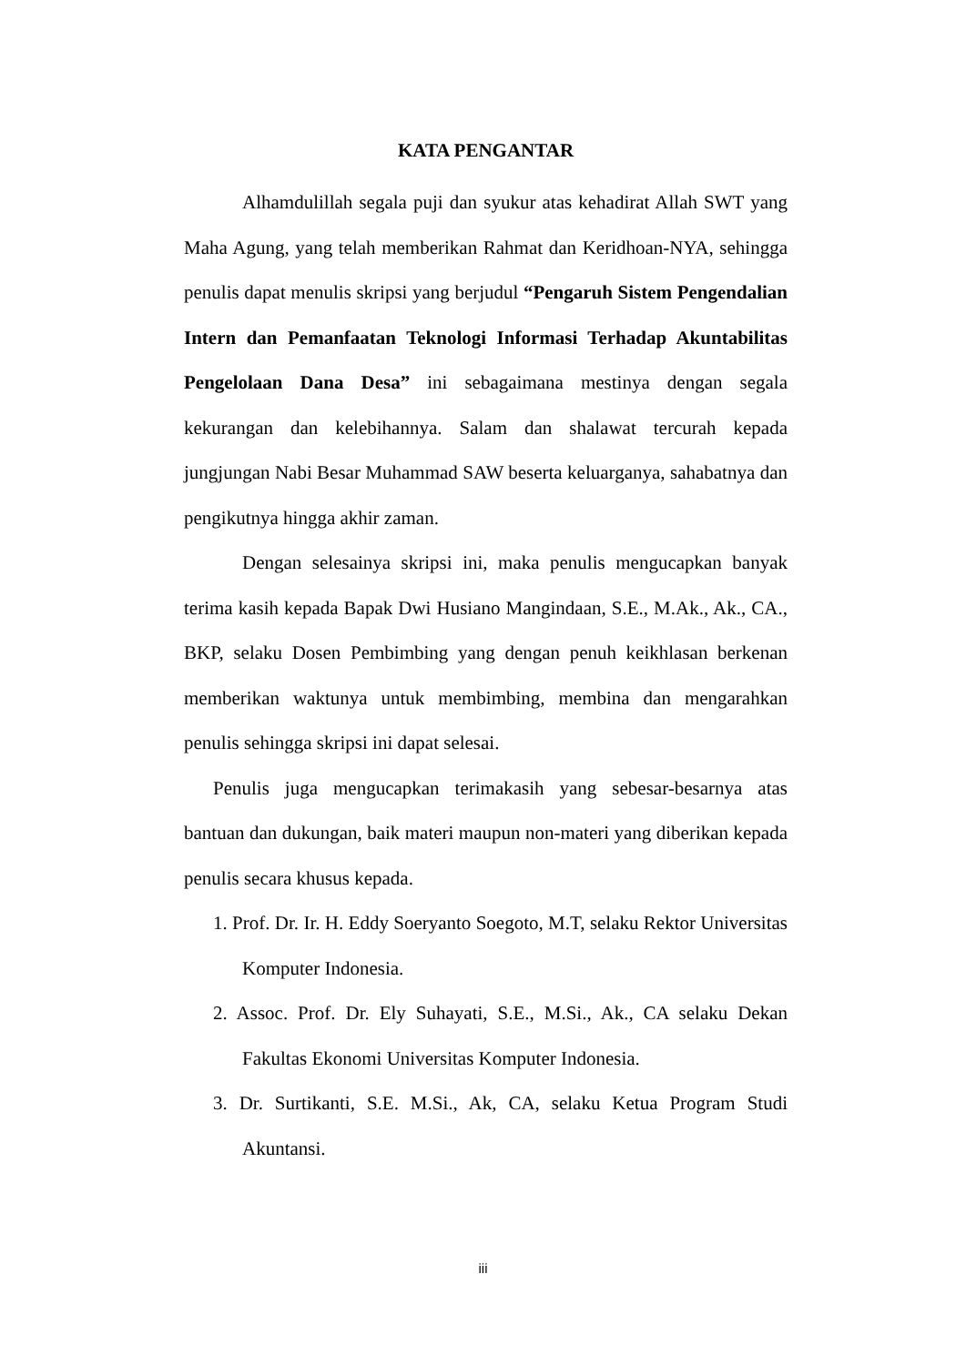KATA PENGANTAR
Alhamdulillah segala puji dan syukur atas kehadirat Allah SWT yang Maha Agung, yang telah memberikan Rahmat dan Keridhoan-NYA, sehingga penulis dapat menulis skripsi yang berjudul “Pengaruh Sistem Pengendalian Intern dan Pemanfaatan Teknologi Informasi Terhadap Akuntabilitas Pengelolaan Dana Desa” ini sebagaimana mestinya dengan segala kekurangan dan kelebihannya. Salam dan shalawat tercurah kepada jungjungan Nabi Besar Muhammad SAW beserta keluarganya, sahabatnya dan pengikutnya hingga akhir zaman.
Dengan selesainya skripsi ini, maka penulis mengucapkan banyak terima kasih kepada Bapak Dwi Husiano Mangindaan, S.E., M.Ak., Ak., CA., BKP, selaku Dosen Pembimbing yang dengan penuh keikhlasan berkenan memberikan waktunya untuk membimbing, membina dan mengarahkan penulis sehingga skripsi ini dapat selesai.
Penulis juga mengucapkan terimakasih yang sebesar-besarnya atas bantuan dan dukungan, baik materi maupun non-materi yang diberikan kepada penulis secara khusus kepada.
1. Prof. Dr. Ir. H. Eddy Soeryanto Soegoto, M.T, selaku Rektor Universitas Komputer Indonesia.
2. Assoc. Prof. Dr. Ely Suhayati, S.E., M.Si., Ak., CA selaku Dekan Fakultas Ekonomi Universitas Komputer Indonesia.
3. Dr. Surtikanti, S.E. M.Si., Ak, CA, selaku Ketua Program Studi Akuntansi.
iii